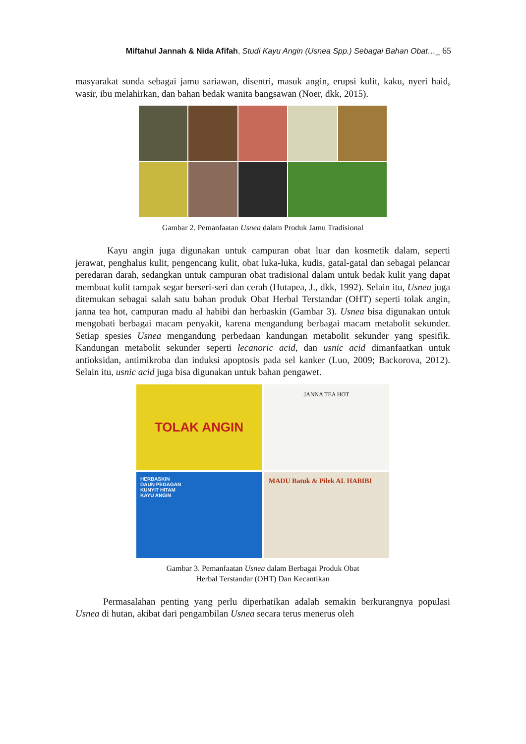Miftahul Jannah & Nida Afifah, Studi Kayu Angin (Usnea Spp.) Sebagai Bahan Obat…_ 65
masyarakat sunda sebagai jamu sariawan, disentri, masuk angin, erupsi kulit, kaku, nyeri haid, wasir, ibu melahirkan, dan bahan bedak wanita bangsawan (Noer, dkk, 2015).
Gambar 2. Pemanfaatan Usnea dalam Produk Jamu Tradisional
Kayu angin juga digunakan untuk campuran obat luar dan kosmetik dalam, seperti jerawat, penghalus kulit, pengencang kulit, obat luka-luka, kudis, gatal-gatal dan sebagai pelancar peredaran darah, sedangkan untuk campuran obat tradisional dalam untuk bedak kulit yang dapat membuat kulit tampak segar berseri-seri dan cerah (Hutapea, J., dkk, 1992). Selain itu, Usnea juga ditemukan sebagai salah satu bahan produk Obat Herbal Terstandar (OHT) seperti tolak angin, janna tea hot, campuran madu al habibi dan herbaskin (Gambar 3). Usnea bisa digunakan untuk mengobati berbagai macam penyakit, karena mengandung berbagai macam metabolit sekunder. Setiap spesies Usnea mengandung perbedaan kandungan metabolit sekunder yang spesifik. Kandungan metabolit sekunder seperti lecanoric acid, dan usnic acid dimanfaatkan untuk antioksidan, antimikroba dan induksi apoptosis pada sel kanker (Luo, 2009; Backorova, 2012). Selain itu, usnic acid juga bisa digunakan untuk bahan pengawet.
TOLAK ANGIN
JANNA TEA HOT
HERBASKIN
DAUN PEGAGAN
KUNYIT HITAM
KAYU ANGIN
MADU Batuk & Pilek AL HABIBI
Gambar 3. Pemanfaatan Usnea dalam Berbagai Produk Obat
Herbal Terstandar (OHT) Dan Kecantikan
Permasalahan penting yang perlu diperhatikan adalah semakin berkurangnya populasi Usnea di hutan, akibat dari pengambilan Usnea secara terus menerus oleh